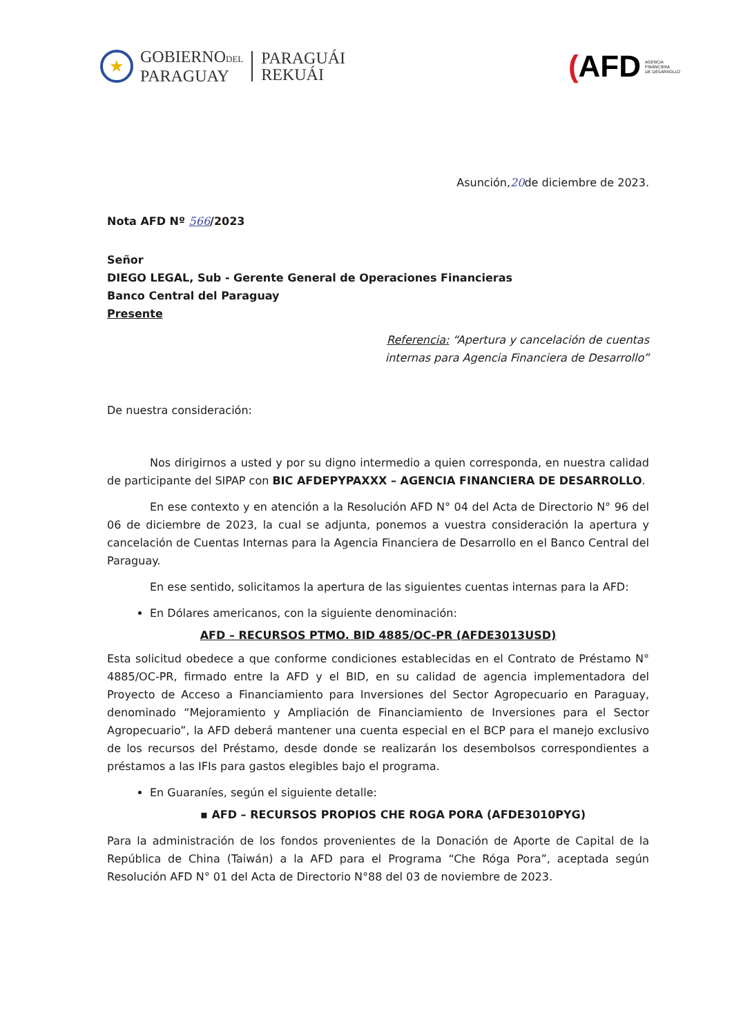★
GOBIERNODEL
PARAGUAY
PARAGUÁI
REKUÁI
(AFD AGENCIA
FINANCIERA
DE DESARROLLO
Asunción,20de diciembre de 2023.
Nota AFD Nº 566/2023
Señor
DIEGO LEGAL, Sub - Gerente General de Operaciones Financieras
Banco Central del Paraguay
Presente
Referencia: “Apertura y cancelación de cuentas
internas para Agencia Financiera de Desarrollo”
De nuestra consideración:
Nos dirigirnos a usted y por su digno intermedio a quien corresponda, en nuestra calidad de participante del SIPAP con BIC AFDEPYPAXXX – AGENCIA FINANCIERA DE DESARROLLO.
En ese contexto y en atención a la Resolución AFD N° 04 del Acta de Directorio N° 96 del 06 de diciembre de 2023, la cual se adjunta, ponemos a vuestra consideración la apertura y cancelación de Cuentas Internas para la Agencia Financiera de Desarrollo en el Banco Central del Paraguay.
En ese sentido, solicitamos la apertura de las siguientes cuentas internas para la AFD:
En Dólares americanos, con la siguiente denominación:
AFD – RECURSOS PTMO. BID 4885/OC-PR (AFDE3013USD)
Esta solicitud obedece a que conforme condiciones establecidas en el Contrato de Préstamo N° 4885/OC-PR, firmado entre la AFD y el BID, en su calidad de agencia implementadora del Proyecto de Acceso a Financiamiento para Inversiones del Sector Agropecuario en Paraguay, denominado “Mejoramiento y Ampliación de Financiamiento de Inversiones para el Sector Agropecuario”, la AFD deberá mantener una cuenta especial en el BCP para el manejo exclusivo de los recursos del Préstamo, desde donde se realizarán los desembolsos correspondientes a préstamos a las IFIs para gastos elegibles bajo el programa.
En Guaraníes, según el siguiente detalle:
▪ AFD – RECURSOS PROPIOS CHE ROGA PORA (AFDE3010PYG)
Para la administración de los fondos provenientes de la Donación de Aporte de Capital de la República de China (Taiwán) a la AFD para el Programa “Che Róga Pora”, aceptada según Resolución AFD N° 01 del Acta de Directorio N°88 del 03 de noviembre de 2023.